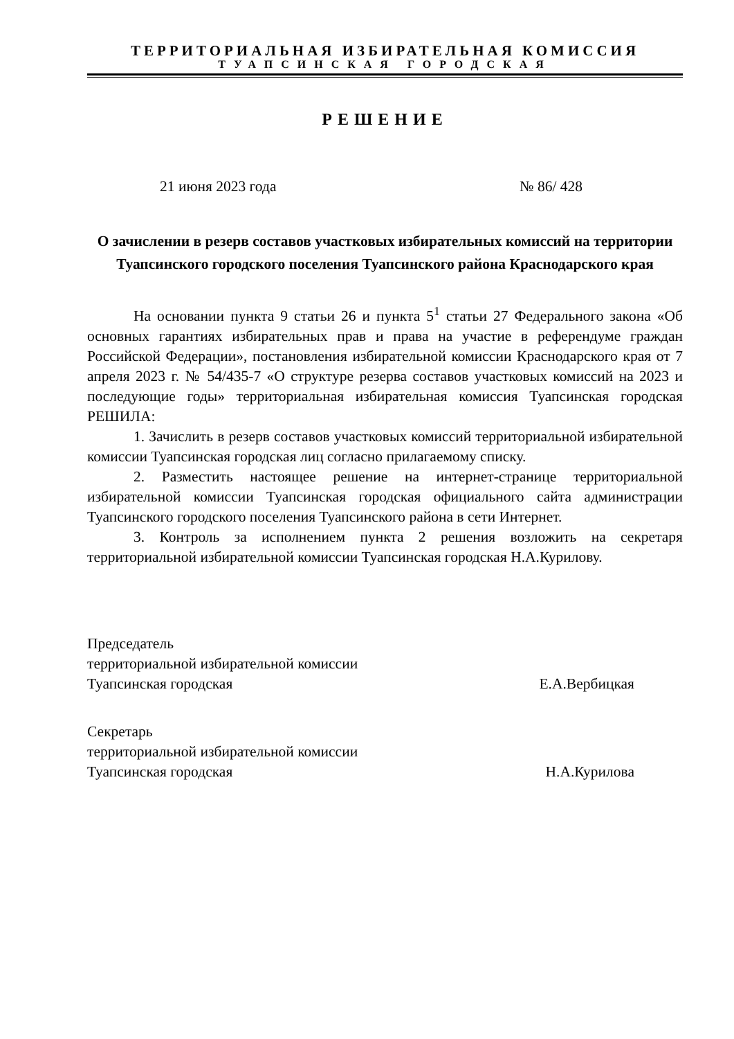ТЕРРИТОРИАЛЬНАЯ ИЗБИРАТЕЛЬНАЯ КОМИССИЯ
ТУАПСИНСКАЯ ГОРОДСКАЯ
РЕШЕНИЕ
21 июня 2023 года № 86/ 428
О зачислении в резерв составов участковых избирательных комиссий на территории Туапсинского городского поселения Туапсинского района Краснодарского края
На основании пункта 9 статьи 26 и пункта 5<sup>1</sup> статьи 27 Федерального закона «Об основных гарантиях избирательных прав и права на участие в референдуме граждан Российской Федерации», постановления избирательной комиссии Краснодарского края от 7 апреля 2023 г. № 54/435-7 «О структуре резерва составов участковых комиссий на 2023 и последующие годы» территориальная избирательная комиссия Туапсинская городская РЕШИЛА:
1. Зачислить в резерв составов участковых комиссий территориальной избирательной комиссии Туапсинская городская лиц согласно прилагаемому списку.
2. Разместить настоящее решение на интернет-странице территориальной избирательной комиссии Туапсинская городская официального сайта администрации Туапсинского городского поселения Туапсинского района в сети Интернет.
3. Контроль за исполнением пункта 2 решения возложить на секретаря территориальной избирательной комиссии Туапсинская городская Н.А.Курилову.
Председатель
территориальной избирательной комиссии
Туапсинская городская Е.А.Вербицкая
Секретарь
территориальной избирательной комиссии
Туапсинская городская Н.А.Курилова